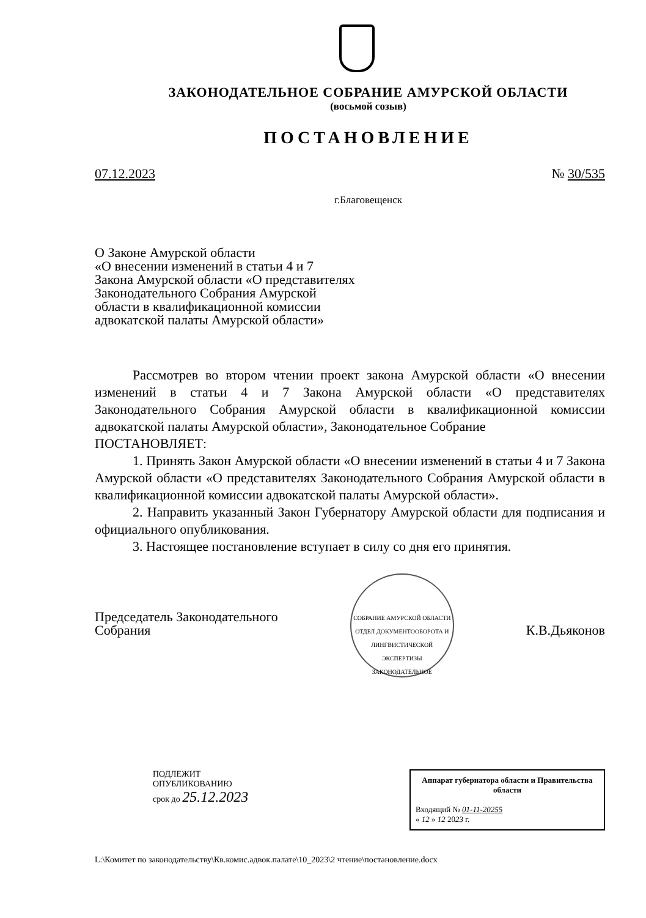ЗАКОНОДАТЕЛЬНОЕ СОБРАНИЕ АМУРСКОЙ ОБЛАСТИ
(восьмой созыв)
ПОСТАНОВЛЕНИЕ
07.12.2023 № 30/535
г.Благовещенск
О Законе Амурской области
«О внесении изменений в статьи 4 и 7
Закона Амурской области «О представителях
Законодательного Собрания Амурской
области в квалификационной комиссии
адвокатской палаты Амурской области»
Рассмотрев во втором чтении проект закона Амурской области «О внесении изменений в статьи 4 и 7 Закона Амурской области «О представителях Законодательного Собрания Амурской области в квалификационной комиссии адвокатской палаты Амурской области», Законодательное Собрание
ПОСТАНОВЛЯЕТ:
1. Принять Закон Амурской области «О внесении изменений в статьи 4 и 7 Закона Амурской области «О представителях Законодательного Собрания Амурской области в квалификационной комиссии адвокатской палаты Амурской области».
2. Направить указанный Закон Губернатору Амурской области для подписания и официального опубликования.
3. Настоящее постановление вступает в силу со дня его принятия.
Председатель Законодательного
Собрания
СОБРАНИЕ АМУРСКОЙ ОБЛАСТИ
ОТДЕЛ ДОКУМЕНТООБОРОТА И ЛИНГВИСТИЧЕСКОЙ ЭКСПЕРТИЗЫ
ЗАКОНОДАТЕЛЬНОЕ
К.В.Дьяконов
ПОДЛЕЖИТ
ОПУБЛИКОВАНИЮ
срок до 25.12.2023
Аппарат губернатора области и Правительства области
Входящий № 01-11-20255
« 12 » 12 2023 г.
L:\Комитет по законодательству\Кв.комис.адвок.палате\10_2023\2 чтение\постановление.docx